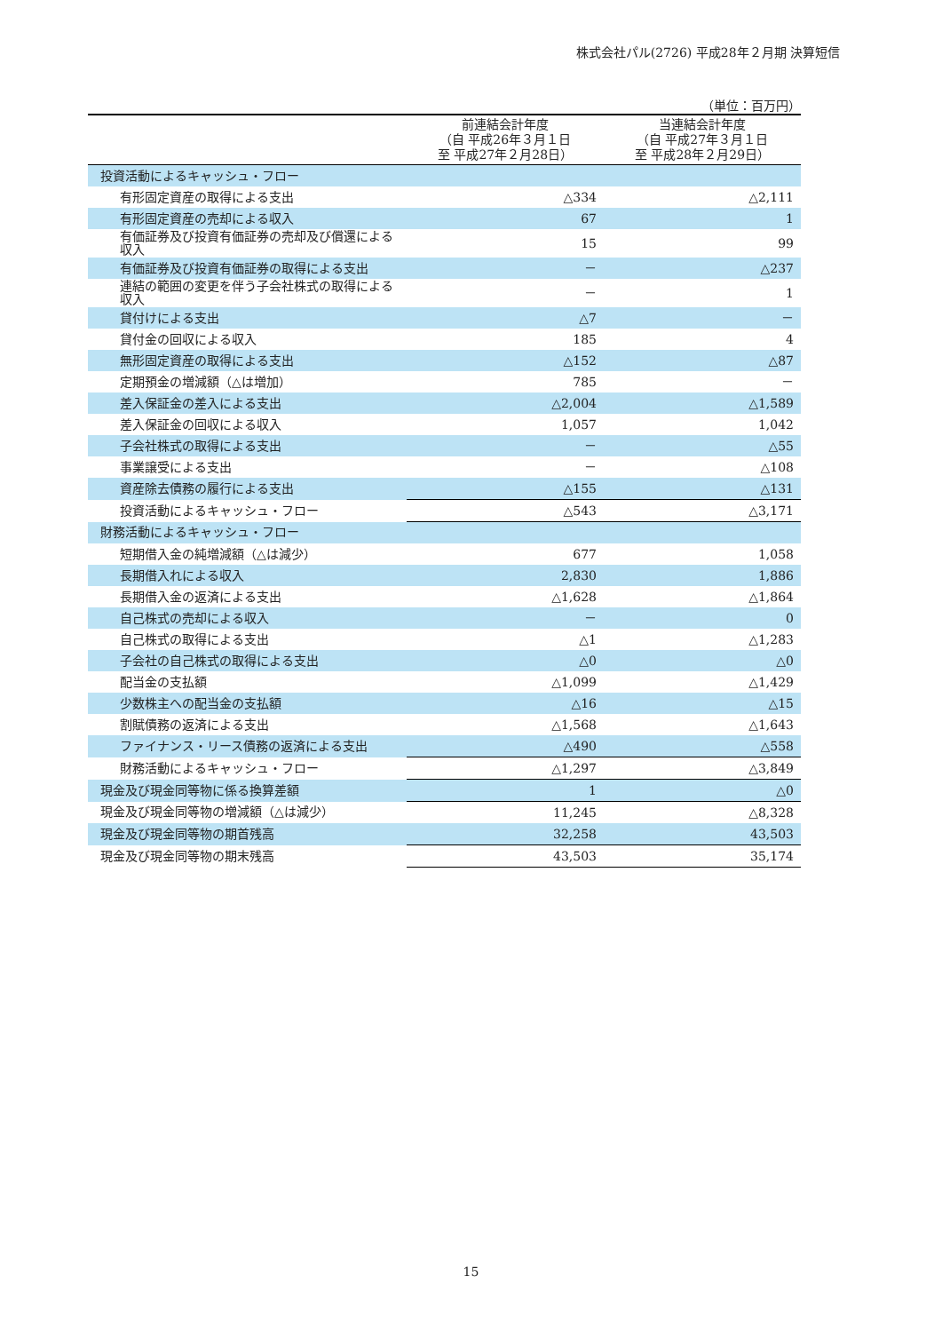株式会社パル(2726) 平成28年２月期 決算短信
（単位：百万円）
| | 前連結会計年度 （自 平成26年３月１日 至 平成27年２月28日） | 当連結会計年度 （自 平成27年３月１日 至 平成28年２月29日） |
| --- | --- | --- |
| 投資活動によるキャッシュ・フロー | | |
| 有形固定資産の取得による支出 | △334 | △2,111 |
| 有形固定資産の売却による収入 | 67 | 1 |
| 有価証券及び投資有価証券の売却及び償還による収入 | 15 | 99 |
| 有価証券及び投資有価証券の取得による支出 | － | △237 |
| 連結の範囲の変更を伴う子会社株式の取得による収入 | － | 1 |
| 貸付けによる支出 | △7 | － |
| 貸付金の回収による収入 | 185 | 4 |
| 無形固定資産の取得による支出 | △152 | △87 |
| 定期預金の増減額（△は増加） | 785 | － |
| 差入保証金の差入による支出 | △2,004 | △1,589 |
| 差入保証金の回収による収入 | 1,057 | 1,042 |
| 子会社株式の取得による支出 | － | △55 |
| 事業譲受による支出 | － | △108 |
| 資産除去債務の履行による支出 | △155 | △131 |
| 投資活動によるキャッシュ・フロー | △543 | △3,171 |
| 財務活動によるキャッシュ・フロー | | |
| 短期借入金の純増減額（△は減少） | 677 | 1,058 |
| 長期借入れによる収入 | 2,830 | 1,886 |
| 長期借入金の返済による支出 | △1,628 | △1,864 |
| 自己株式の売却による収入 | － | 0 |
| 自己株式の取得による支出 | △1 | △1,283 |
| 子会社の自己株式の取得による支出 | △0 | △0 |
| 配当金の支払額 | △1,099 | △1,429 |
| 少数株主への配当金の支払額 | △16 | △15 |
| 割賦債務の返済による支出 | △1,568 | △1,643 |
| ファイナンス・リース債務の返済による支出 | △490 | △558 |
| 財務活動によるキャッシュ・フロー | △1,297 | △3,849 |
| 現金及び現金同等物に係る換算差額 | 1 | △0 |
| 現金及び現金同等物の増減額（△は減少） | 11,245 | △8,328 |
| 現金及び現金同等物の期首残高 | 32,258 | 43,503 |
| 現金及び現金同等物の期末残高 | 43,503 | 35,174 |
15